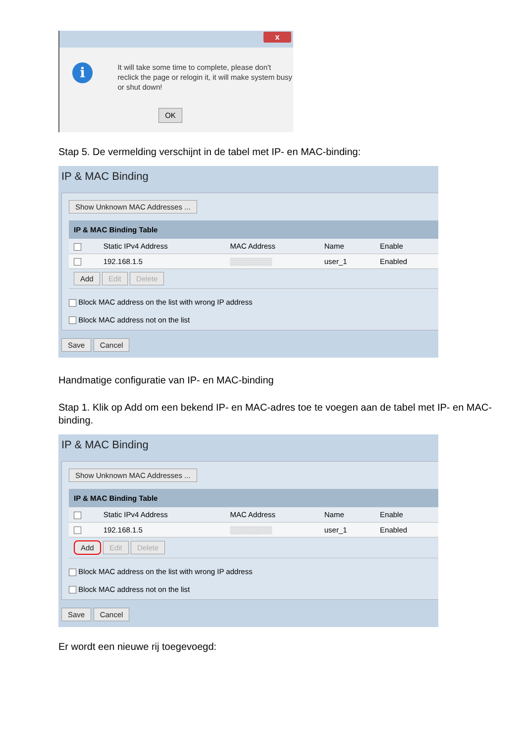x
i
It will take some time to complete, please don't reclick the page or relogin it, it will make system busy or shut down!
OK
Stap 5. De vermelding verschijnt in de tabel met IP- en MAC-binding:
IP & MAC Binding
Show Unknown MAC Addresses ...
| IP & MAC Binding Table | | | | |
| --- | --- | --- | --- | --- |
| | Static IPv4 Address | MAC Address | Name | Enable |
| | 192.168.1.5 | ▒▒▒▒▒▒▒▒ | user_1 | Enabled |
| Add Edit Delete | | | | |
Block MAC address on the list with wrong IP address
Block MAC address not on the list
Save Cancel
Handmatige configuratie van IP- en MAC-binding
Stap 1. Klik op Add om een bekend IP- en MAC-adres toe te voegen aan de tabel met IP- en MAC-binding.
IP & MAC Binding
Show Unknown MAC Addresses ...
| IP & MAC Binding Table | | | | |
| --- | --- | --- | --- | --- |
| | Static IPv4 Address | MAC Address | Name | Enable |
| | 192.168.1.5 | ▒▒▒▒▒▒▒▒ | user_1 | Enabled |
| Add Edit Delete | | | | |
Block MAC address on the list with wrong IP address
Block MAC address not on the list
Save Cancel
Er wordt een nieuwe rij toegevoegd: